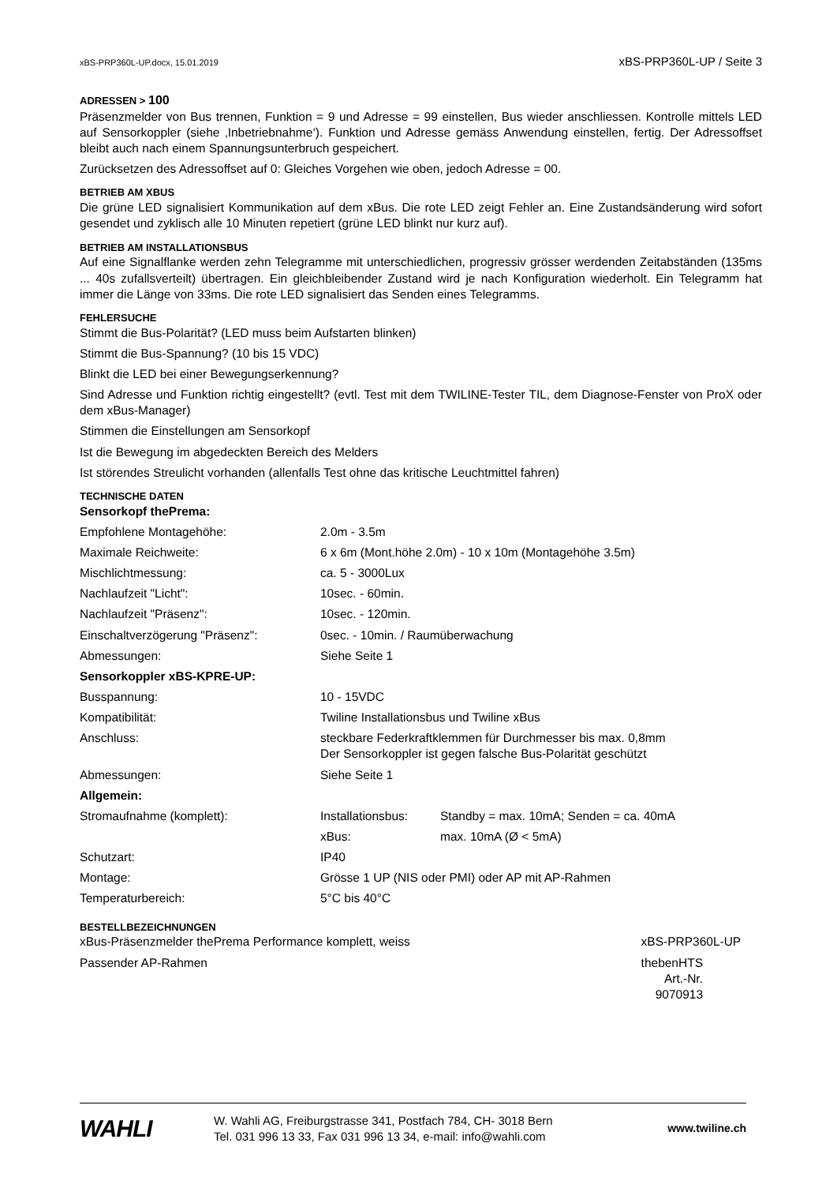xBS-PRP360L-UP.docx, 15.01.2019 xBS-PRP360L-UP / Seite 3
ADRESSEN > 100
Präsenzmelder von Bus trennen, Funktion = 9 und Adresse = 99 einstellen, Bus wieder anschliessen. Kontrolle mittels LED auf Sensorkoppler (siehe ‚Inbetriebnahme‘). Funktion und Adresse gemäss Anwendung einstellen, fertig. Der Adressoffset bleibt auch nach einem Spannungsunterbruch gespeichert.
Zurücksetzen des Adressoffset auf 0: Gleiches Vorgehen wie oben, jedoch Adresse = 00.
BETRIEB AM XBUS
Die grüne LED signalisiert Kommunikation auf dem xBus. Die rote LED zeigt Fehler an. Eine Zustandsänderung wird sofort gesendet und zyklisch alle 10 Minuten repetiert (grüne LED blinkt nur kurz auf).
BETRIEB AM INSTALLATIONSBUS
Auf eine Signalflanke werden zehn Telegramme mit unterschiedlichen, progressiv grösser werdenden Zeit­abständen (135ms ... 40s zufallsverteilt) übertragen. Ein gleichbleibender Zustand wird je nach Konfiguration wiederholt. Ein Telegramm hat immer die Länge von 33ms. Die rote LED signalisiert das Senden eines Telegramms.
FEHLERSUCHE
Stimmt die Bus-Polarität? (LED muss beim Aufstarten blinken)
Stimmt die Bus-Spannung? (10 bis 15 VDC)
Blinkt die LED bei einer Bewegungserkennung?
Sind Adresse und Funktion richtig eingestellt? (evtl. Test mit dem TWILINE-Tester TIL, dem Diagnose-Fenster von ProX oder dem xBus-Manager)
Stimmen die Einstellungen am Sensorkopf
Ist die Bewegung im abgedeckten Bereich des Melders
Ist störendes Streulicht vorhanden (allenfalls Test ohne das kritische Leuchtmittel fahren)
TECHNISCHE DATEN
| Sensorkopf thePrema: | | |
| Empfohlene Montagehöhe: | 2.0m - 3.5m | |
| Maximale Reichweite: | 6 x 6m (Mont.höhe 2.0m) - 10 x 10m (Montagehöhe 3.5m) | |
| Mischlichtmessung: | ca. 5 - 3000Lux | |
| Nachlaufzeit "Licht": | 10sec. - 60min. | |
| Nachlaufzeit "Präsenz": | 10sec. - 120min. | |
| Einschaltverzögerung "Präsenz": | 0sec. - 10min. / Raumüberwachung | |
| Abmessungen: | Siehe Seite 1 | |
| Sensorkoppler xBS-KPRE-UP: | | |
| Busspannung: | 10 - 15VDC | |
| Kompatibilität: | Twiline Installationsbus und Twiline xBus | |
| Anschluss: | steckbare Federkraftklemmen für Durchmesser bis max. 0,8mm Der Sensorkoppler ist gegen falsche Bus-Polarität geschützt | |
| Abmessungen: | Siehe Seite 1 | |
| Allgemein: | | |
| Stromaufnahme (komplett): | Installationsbus: | Standby = max. 10mA; Senden = ca. 40mA |
| | xBus: | max. 10mA (Ø < 5mA) |
| Schutzart: | IP40 | |
| Montage: | Grösse 1 UP (NIS oder PMI) oder AP mit AP-Rahmen | |
| Temperaturbereich: | 5°C bis 40°C | |
BESTELLBEZEICHNUNGEN
| xBus-Präsenzmelder thePrema Performance komplett, weiss | xBS-PRP360L-UP |
| Passender AP-Rahmen | thebenHTS Art.-Nr. 9070913 |
WAHLI
W. Wahli AG, Freiburgstrasse 341, Postfach 784, CH- 3018 Bern
Tel. 031 996 13 33, Fax 031 996 13 34, e-mail: info@wahli.com
www.twiline.ch